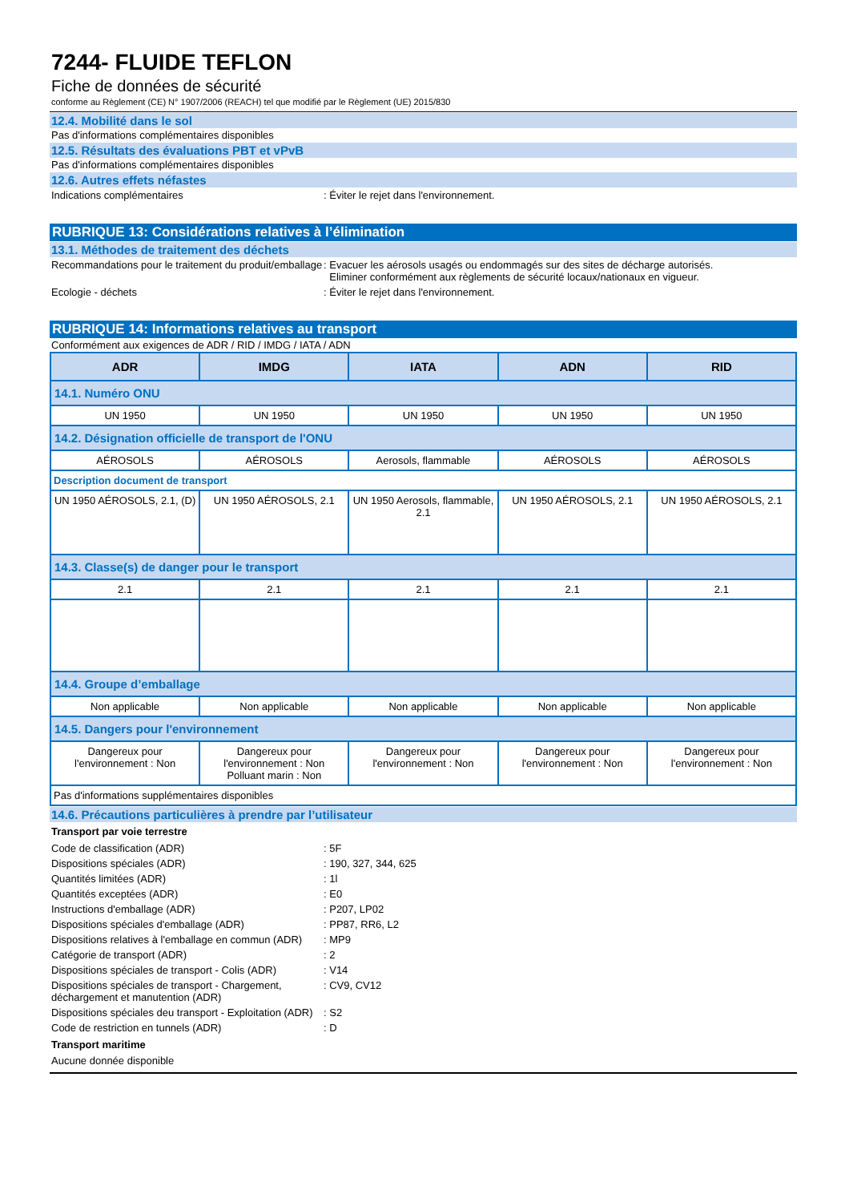7244- FLUIDE TEFLON
Fiche de données de sécurité
conforme au Règlement (CE) N° 1907/2006 (REACH) tel que modifié par le Règlement (UE) 2015/830
12.4. Mobilité dans le sol
Pas d'informations complémentaires disponibles
12.5. Résultats des évaluations PBT et vPvB
Pas d'informations complémentaires disponibles
12.6. Autres effets néfastes
Indications complémentaires : Éviter le rejet dans l'environnement.
RUBRIQUE 13: Considérations relatives à l’élimination
13.1. Méthodes de traitement des déchets
Recommandations pour le traitement du produit/emballage
: Evacuer les aérosols usagés ou endommagés sur des sites de décharge autorisés.
Eliminer conformément aux règlements de sécurité locaux/nationaux en vigueur.
Ecologie - déchets : Éviter le rejet dans l'environnement.
RUBRIQUE 14: Informations relatives au transport
Conformément aux exigences de ADR / RID / IMDG / IATA / ADN
| ADR | IMDG | IATA | ADN | RID |
| --- | --- | --- | --- | --- |
| 14.1. Numéro ONU | | | | |
| UN 1950 | UN 1950 | UN 1950 | UN 1950 | UN 1950 |
| 14.2. Désignation officielle de transport de l'ONU | | | | |
| AÉROSOLS | AÉROSOLS | Aerosols, flammable | AÉROSOLS | AÉROSOLS |
| Description document de transport | | | | |
| UN 1950 AÉROSOLS, 2.1, (D) | UN 1950 AÉROSOLS, 2.1 | UN 1950 Aerosols, flammable, 2.1 | UN 1950 AÉROSOLS, 2.1 | UN 1950 AÉROSOLS, 2.1 |
| 14.3. Classe(s) de danger pour le transport | | | | |
| 2.1 | 2.1 | 2.1 | 2.1 | 2.1 |
| 14.4. Groupe d’emballage | | | | |
| Non applicable | Non applicable | Non applicable | Non applicable | Non applicable |
| 14.5. Dangers pour l'environnement | | | | |
| Dangereux pour l'environnement : Non | Dangereux pour l'environnement : Non Polluant marin : Non | Dangereux pour l'environnement : Non | Dangereux pour l'environnement : Non | Dangereux pour l'environnement : Non |
| Pas d'informations supplémentaires disponibles | | | | |
14.6. Précautions particulières à prendre par l’utilisateur
Transport par voie terrestre
Code de classification (ADR) : 5F
Dispositions spéciales (ADR) : 190, 327, 344, 625
Quantités limitées (ADR) : 1l
Quantités exceptées (ADR) : E0
Instructions d'emballage (ADR) : P207, LP02
Dispositions spéciales d'emballage (ADR) : PP87, RR6, L2
Dispositions relatives à l'emballage en commun (ADR)
: MP9
Catégorie de transport (ADR) : 2
Dispositions spéciales de transport - Colis (ADR)
: V14
Dispositions spéciales de transport - Chargement, déchargement et manutention (ADR)
: CV9, CV12
Dispositions spéciales deu transport - Exploitation (ADR)
: S2
Code de restriction en tunnels (ADR) : D
Transport maritime
Aucune donnée disponible